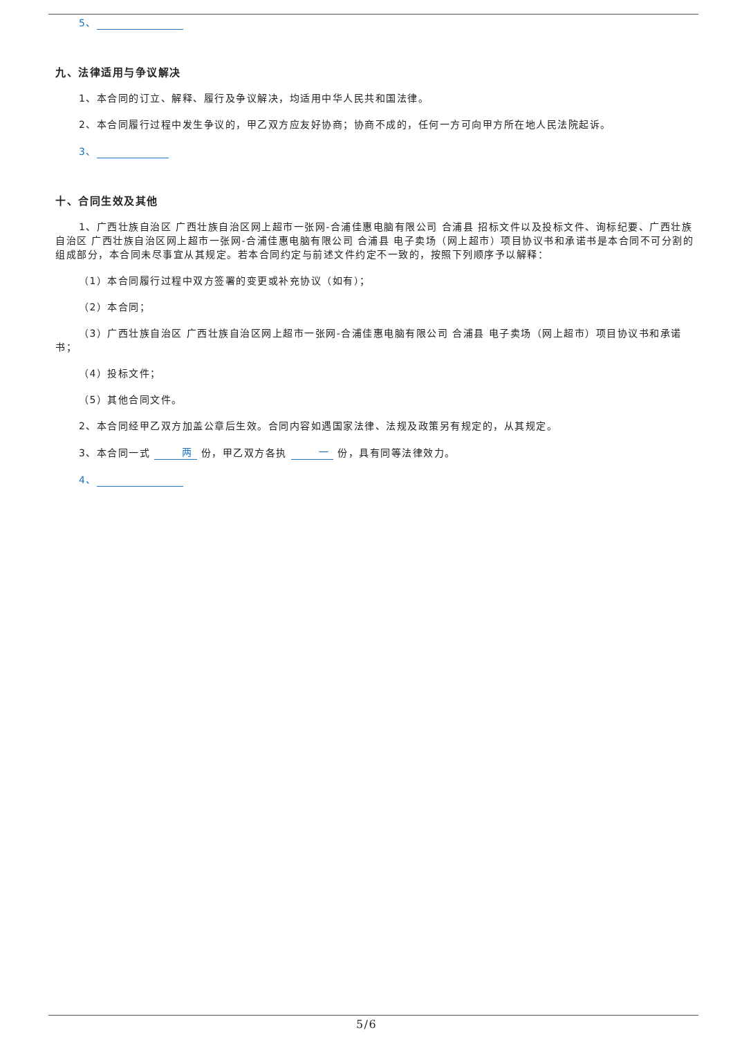5、
九、法律适用与争议解决
1、本合同的订立、解释、履行及争议解决，均适用中华人民共和国法律。
2、本合同履行过程中发生争议的，甲乙双方应友好协商；协商不成的，任何一方可向甲方所在地人民法院起诉。
3、
十、合同生效及其他
1、广西壮族自治区 广西壮族自治区网上超市一张网-合浦佳惠电脑有限公司 合浦县 招标文件以及投标文件、询标纪要、广西壮族自治区 广西壮族自治区网上超市一张网-合浦佳惠电脑有限公司 合浦县 电子卖场（网上超市）项目协议书和承诺书是本合同不可分割的组成部分，本合同未尽事宜从其规定。若本合同约定与前述文件约定不一致的，按照下列顺序予以解释：
（1）本合同履行过程中双方签署的变更或补充协议（如有）；
（2）本合同；
（3）广西壮族自治区 广西壮族自治区网上超市一张网-合浦佳惠电脑有限公司 合浦县 电子卖场（网上超市）项目协议书和承诺书；
（4）投标文件；
（5）其他合同文件。
2、本合同经甲乙双方加盖公章后生效。合同内容如遇国家法律、法规及政策另有规定的，从其规定。
3、本合同一式 两 份，甲乙双方各执 一 份，具有同等法律效力。
4、
5/6